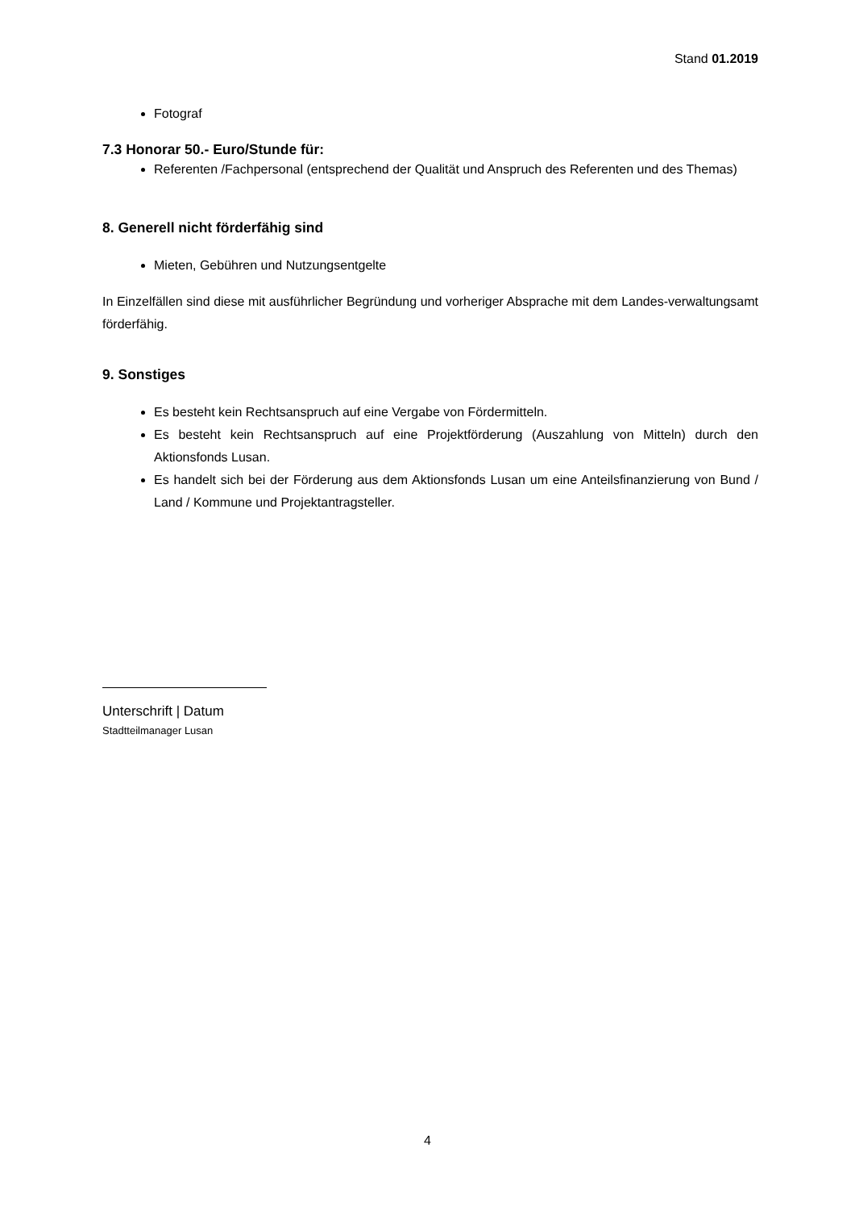Stand 01.2019
Fotograf
7.3 Honorar 50.- Euro/Stunde für:
Referenten /Fachpersonal (entsprechend der Qualität und Anspruch des Referenten und des Themas)
8. Generell nicht förderfähig sind
Mieten, Gebühren und Nutzungsentgelte
In Einzelfällen sind diese mit ausführlicher Begründung und vorheriger Absprache mit dem Landes-verwaltungsamt förderfähig.
9. Sonstiges
Es besteht kein Rechtsanspruch auf eine Vergabe von Fördermitteln.
Es besteht kein Rechtsanspruch auf eine Projektförderung (Auszahlung von Mitteln) durch den Aktionsfonds Lusan.
Es handelt sich bei der Förderung aus dem Aktionsfonds Lusan um eine Anteilsfinanzierung von Bund / Land / Kommune und Projektantragsteller.
Unterschrift | Datum
Stadtteilmanager Lusan
4